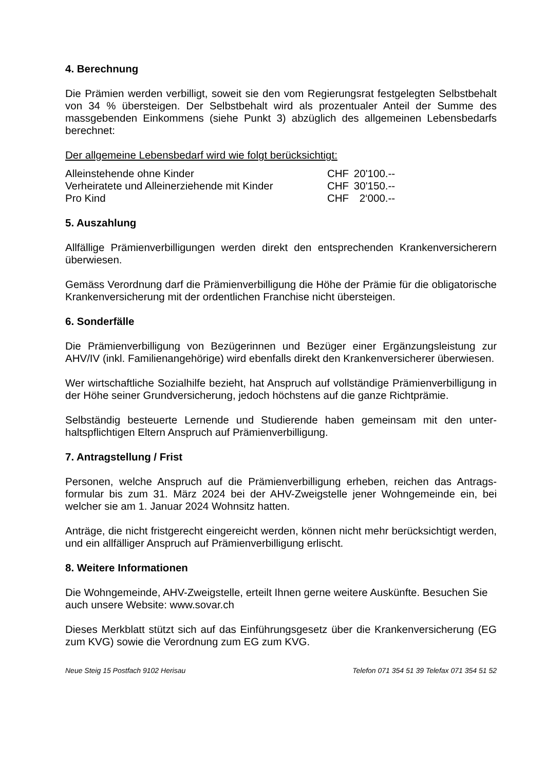4. Berechnung
Die Prämien werden verbilligt, soweit sie den vom Regierungsrat festgelegten Selbst­behalt von 34 % übersteigen. Der Selbstbehalt wird als prozentualer Anteil der Summe des massgebenden Einkommens (siehe Punkt 3) abzüglich des allgemeinen Lebens­bedarfs berechnet:
Der allgemeine Lebensbedarf wird wie folgt berücksichtigt:
| Alleinstehende ohne Kinder | CHF | 20'100.-- |
| Verheiratete und Alleinerziehende mit Kinder | CHF | 30'150.-- |
| Pro Kind | CHF | 2‘000.-- |
5. Auszahlung
Allfällige Prämienverbilligungen werden direkt den entsprechenden Krankenversiche­rern überwiesen.
Gemäss Verordnung darf die Prämienverbilligung die Höhe der Prämie für die obligato­rische Krankenversicherung mit der ordentlichen Franchise nicht übersteigen.
6. Sonderfälle
Die Prämienverbilligung von Bezügerinnen und Bezüger einer Ergänzungsleistung zur AHV/IV (inkl. Familienangehörige) wird ebenfalls direkt den Krankenversicherer über­wiesen.
Wer wirtschaftliche Sozialhilfe bezieht, hat Anspruch auf vollständige Prämienverbilli­gung in der Höhe seiner Grundversicherung, jedoch höchstens auf die ganze Richtprä­mie.
Selbständig besteuerte Lernende und Studierende haben gemeinsam mit den unter­haltspflichtigen Eltern Anspruch auf Prämienverbilligung.
7. Antragstellung / Frist
Personen, welche Anspruch auf die Prämienverbilligung erheben, reichen das Antrags­formular bis zum 31. März 2024 bei der AHV-Zweigstelle jener Wohngemeinde ein, bei welcher sie am 1. Januar 2024 Wohnsitz hatten.
Anträge, die nicht fristgerecht eingereicht werden, können nicht mehr berücksichtigt werden, und ein allfälliger Anspruch auf Prämienverbilligung erlischt.
8. Weitere Informationen
Die Wohngemeinde, AHV-Zweigstelle, erteilt Ihnen gerne weitere Auskünfte. Besuchen Sie auch unsere Website: www.sovar.ch
Dieses Merkblatt stützt sich auf das Einführungsgesetz über die Krankenversicherung (EG zum KVG) sowie die Verordnung zum EG zum KVG.
Neue Steig 15 Postfach 9102 Herisau Telefon 071 354 51 39 Telefax 071 354 51 52